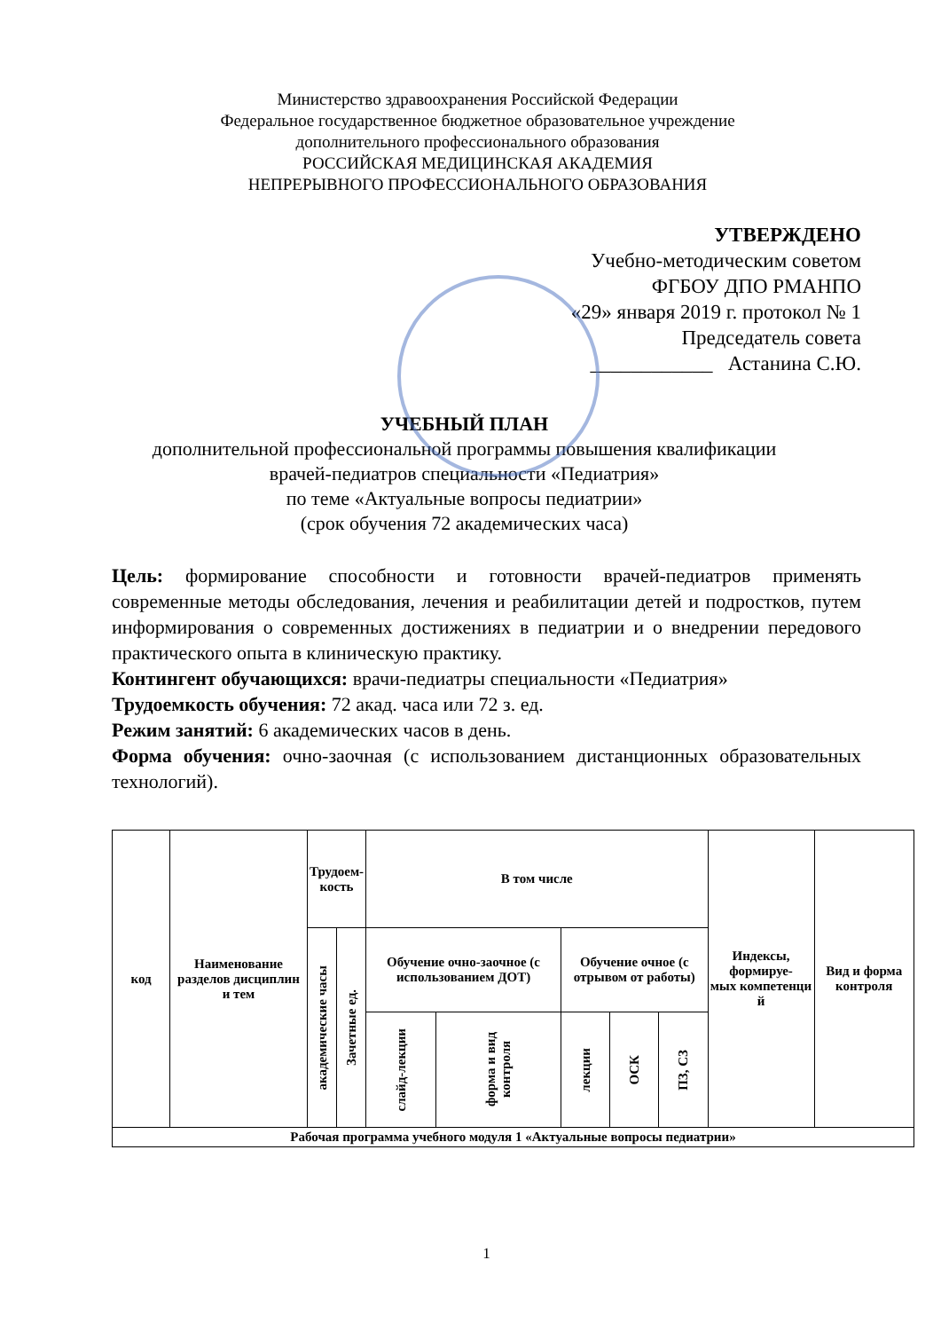Министерство здравоохранения Российской Федерации
Федеральное государственное бюджетное образовательное учреждение
дополнительного профессионального образования
РОССИЙСКАЯ МЕДИЦИНСКАЯ АКАДЕМИЯ
НЕПРЕРЫВНОГО ПРОФЕССИОНАЛЬНОГО ОБРАЗОВАНИЯ
УТВЕРЖДЕНО
Учебно-методическим советом
ФГБОУ ДПО РМАНПО
«29» января 2019 г. протокол № 1
Председатель совета
____________ Астанина С.Ю.
УЧЕБНЫЙ ПЛАН
дополнительной профессиональной программы повышения квалификации
врачей-педиатров специальности «Педиатрия»
по теме «Актуальные вопросы педиатрии»
(срок обучения 72 академических часа)
Цель: формирование способности и готовности врачей-педиатров применять современные методы обследования, лечения и реабилитации детей и подростков, путем информирования о современных достижениях в педиатрии и о внедрении передового практического опыта в клиническую практику.
Контингент обучающихся: врачи-педиатры специальности «Педиатрия»
Трудоемкость обучения: 72 акад. часа или 72 з. ед.
Режим занятий: 6 академических часов в день.
Форма обучения: очно-заочная (с использованием дистанционных образовательных технологий).
| код | Наименование разделов дисциплин и тем | Трудоем- кость | | В том числе | | | | | Индексы, формируе- мых компетенци й | Вид и форма контроля |
| | | академические часы | Зачетные ед. | Обучение очно-заочное (с использованием ДОТ) | | Обучение очное (с отрывом от работы) | | | | |
| | | | | слайд-лекции | форма и вид контроля | лекции | ОСК | ПЗ, СЗ | | |
| Рабочая программа учебного модуля 1 «Актуальные вопросы педиатрии» | | | | | | | | | | |
1